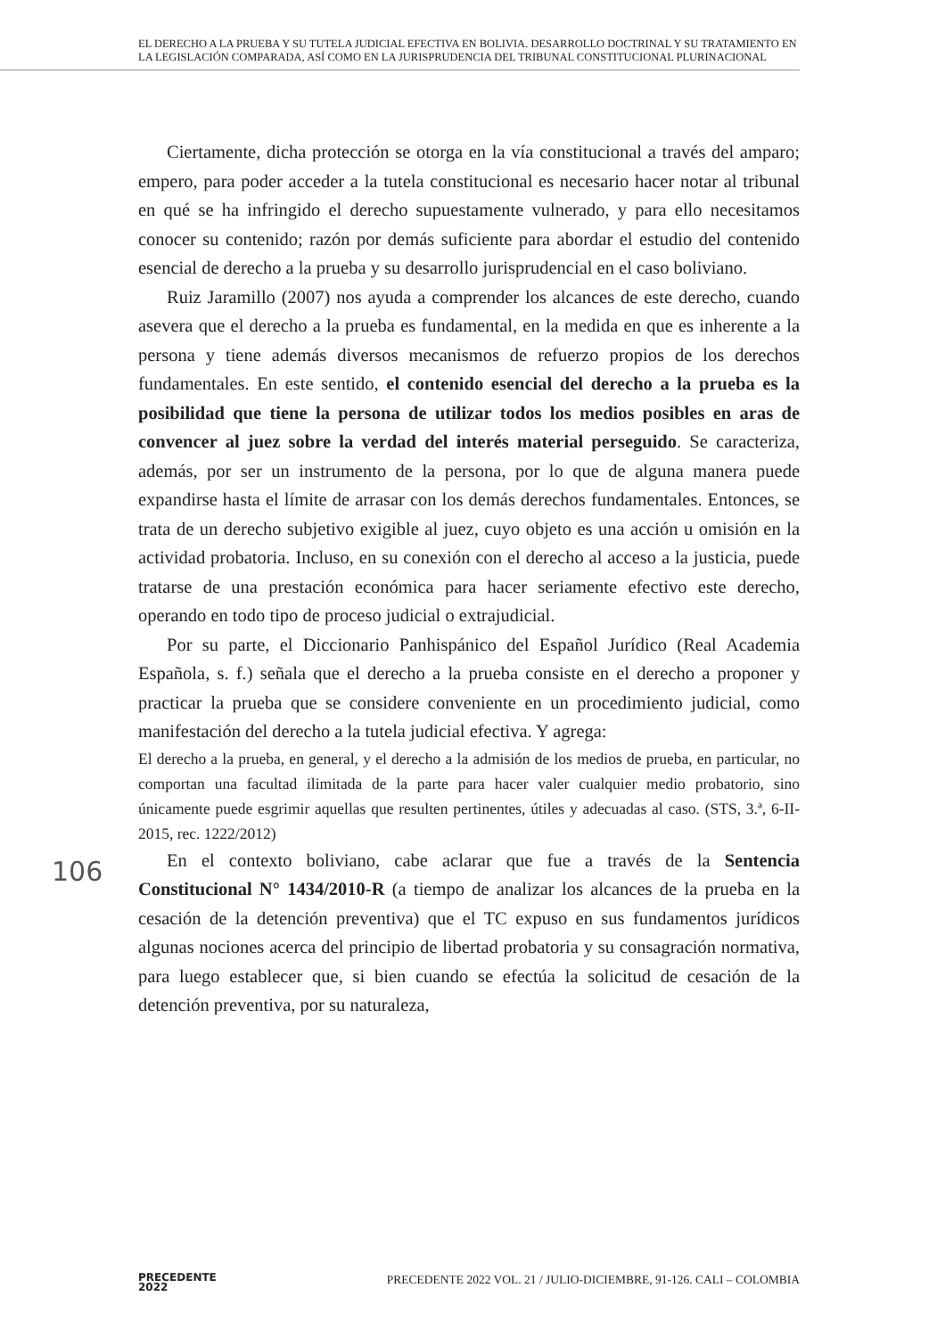EL DERECHO A LA PRUEBA Y SU TUTELA JUDICIAL EFECTIVA EN BOLIVIA. DESARROLLO DOCTRINAL Y SU TRATAMIENTO EN LA LEGISLACIÓN COMPARADA, ASÍ COMO EN LA JURISPRUDENCIA DEL TRIBUNAL CONSTITUCIONAL PLURINACIONAL
Ciertamente, dicha protección se otorga en la vía constitucional a través del amparo; empero, para poder acceder a la tutela constitucional es necesario hacer notar al tribunal en qué se ha infringido el derecho supuestamente vulnerado, y para ello necesitamos conocer su contenido; razón por demás suficiente para abordar el estudio del contenido esencial de derecho a la prueba y su desarrollo jurisprudencial en el caso boliviano.
Ruiz Jaramillo (2007) nos ayuda a comprender los alcances de este derecho, cuando asevera que el derecho a la prueba es fundamental, en la medida en que es inherente a la persona y tiene además diversos mecanismos de refuerzo propios de los derechos fundamentales. En este sentido, el contenido esencial del derecho a la prueba es la posibilidad que tiene la persona de utilizar todos los medios posibles en aras de convencer al juez sobre la verdad del interés material perseguido. Se caracteriza, además, por ser un instrumento de la persona, por lo que de alguna manera puede expandirse hasta el límite de arrasar con los demás derechos fundamentales. Entonces, se trata de un derecho subjetivo exigible al juez, cuyo objeto es una acción u omisión en la actividad probatoria. Incluso, en su conexión con el derecho al acceso a la justicia, puede tratarse de una prestación económica para hacer seriamente efectivo este derecho, operando en todo tipo de proceso judicial o extrajudicial.
Por su parte, el Diccionario Panhispánico del Español Jurídico (Real Academia Española, s. f.) señala que el derecho a la prueba consiste en el derecho a proponer y practicar la prueba que se considere conveniente en un procedimiento judicial, como manifestación del derecho a la tutela judicial efectiva. Y agrega:
El derecho a la prueba, en general, y el derecho a la admisión de los medios de prueba, en particular, no comportan una facultad ilimitada de la parte para hacer valer cualquier medio probatorio, sino únicamente puede esgrimir aquellas que resulten pertinentes, útiles y adecuadas al caso. (STS, 3.ª, 6-II-2015, rec. 1222/2012)
En el contexto boliviano, cabe aclarar que fue a través de la Sentencia Constitucional N° 1434/2010-R (a tiempo de analizar los alcances de la prueba en la cesación de la detención preventiva) que el TC expuso en sus fundamentos jurídicos algunas nociones acerca del principio de libertad probatoria y su consagración normativa, para luego establecer que, si bien cuando se efectúa la solicitud de cesación de la detención preventiva, por su naturaleza,
106
PRECEDENTE
2022
PRECEDENTE 2022 VOL. 21 / JULIO-DICIEMBRE, 91-126. CALI – COLOMBIA